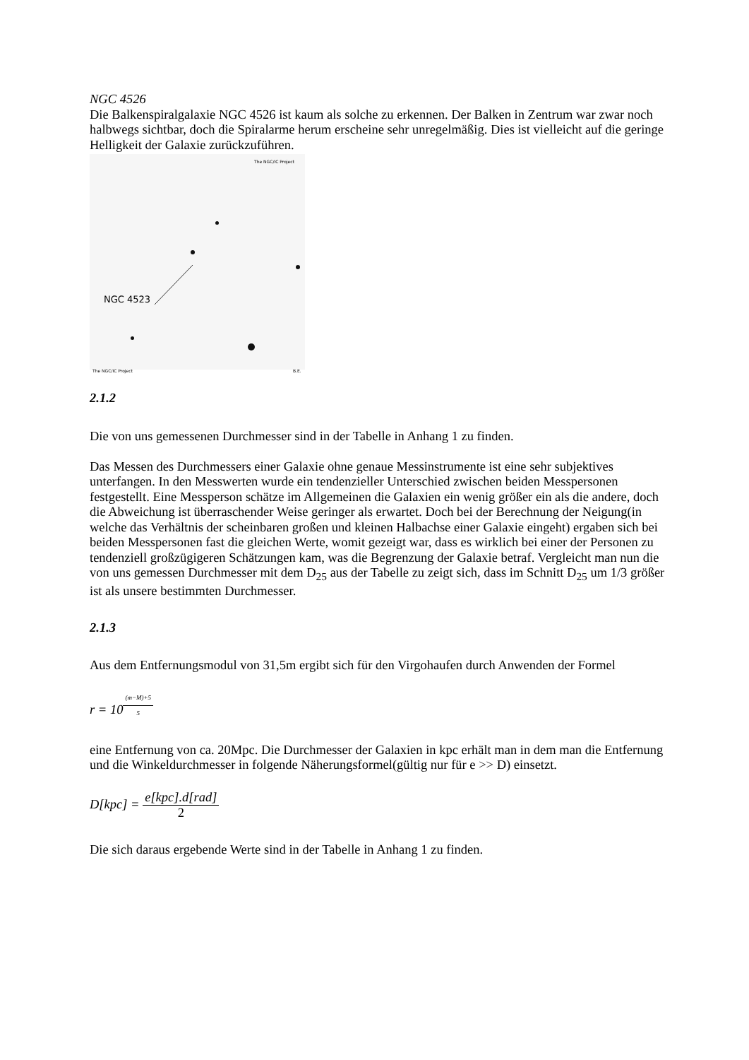NGC 4526
Die Balkenspiralgalaxie NGC 4526 ist kaum als solche zu erkennen. Der Balken in Zentrum war zwar noch halbwegs sichtbar, doch die Spiralarme herum erscheine sehr unregelmäßig. Dies ist vielleicht auf die geringe Helligkeit der Galaxie zurückzuführen.
The NGC/IC Project
NGC 4523
The NGC/IC Project B.E.
2.1.2
Die von uns gemessenen Durchmesser sind in der Tabelle in Anhang 1 zu finden.
Das Messen des Durchmessers einer Galaxie ohne genaue Messinstrumente ist eine sehr subjektives unterfangen. In den Messwerten wurde ein tendenzieller Unterschied zwischen beiden Messpersonen festgestellt. Eine Messperson schätze im Allgemeinen die Galaxien ein wenig größer ein als die andere, doch die Abweichung ist überraschender Weise geringer als erwartet. Doch bei der Berechnung der Neigung(in welche das Verhältnis der scheinbaren großen und kleinen Halbachse einer Galaxie eingeht) ergaben sich bei beiden Messpersonen fast die gleichen Werte, womit gezeigt war, dass es wirklich bei einer der Personen zu tendenziell großzügigeren Schätzungen kam, was die Begrenzung der Galaxie betraf. Vergleicht man nun die von uns gemessen Durchmesser mit dem D<sub>25</sub> aus der Tabelle zu zeigt sich, dass im Schnitt D<sub>25</sub> um 1/3 größer ist als unsere bestimmten Durchmesser.
2.1.3
Aus dem Entfernungsmodul von 31,5m ergibt sich für den Virgohaufen durch Anwenden der Formel
r = 10<sup>(m−M)+5 5</sup>
eine Entfernung von ca. 20Mpc. Die Durchmesser der Galaxien in kpc erhält man in dem man die Entfernung und die Winkeldurchmesser in folgende Näherungsformel(gültig nur für e >> D) einsetzt.
D[kpc] = e[kpc].d[rad] 2
Die sich daraus ergebende Werte sind in der Tabelle in Anhang 1 zu finden.